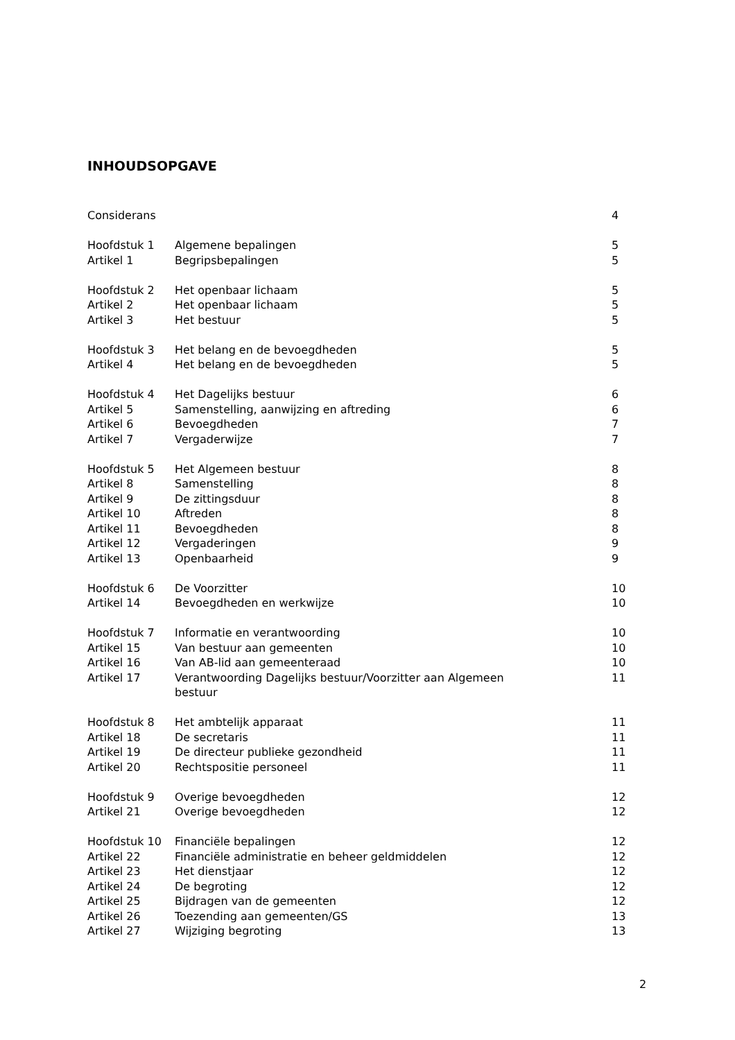INHOUDSOPGAVE
| Considerans | | 4 |
| Hoofdstuk 1 | Algemene bepalingen | 5 |
| Artikel 1 | Begripsbepalingen | 5 |
| Hoofdstuk 2 | Het openbaar lichaam | 5 |
| Artikel 2 | Het openbaar lichaam | 5 |
| Artikel 3 | Het bestuur | 5 |
| Hoofdstuk 3 | Het belang en de bevoegdheden | 5 |
| Artikel 4 | Het belang en de bevoegdheden | 5 |
| Hoofdstuk 4 | Het Dagelijks bestuur | 6 |
| Artikel 5 | Samenstelling, aanwijzing en aftreding | 6 |
| Artikel 6 | Bevoegdheden | 7 |
| Artikel 7 | Vergaderwijze | 7 |
| Hoofdstuk 5 | Het Algemeen bestuur | 8 |
| Artikel 8 | Samenstelling | 8 |
| Artikel 9 | De zittingsduur | 8 |
| Artikel 10 | Aftreden | 8 |
| Artikel 11 | Bevoegdheden | 8 |
| Artikel 12 | Vergaderingen | 9 |
| Artikel 13 | Openbaarheid | 9 |
| Hoofdstuk 6 | De Voorzitter | 10 |
| Artikel 14 | Bevoegdheden en werkwijze | 10 |
| Hoofdstuk 7 | Informatie en verantwoording | 10 |
| Artikel 15 | Van bestuur aan gemeenten | 10 |
| Artikel 16 | Van AB-lid aan gemeenteraad | 10 |
| Artikel 17 | Verantwoording Dagelijks bestuur/Voorzitter aan Algemeen bestuur | 11 |
| Hoofdstuk 8 | Het ambtelijk apparaat | 11 |
| Artikel 18 | De secretaris | 11 |
| Artikel 19 | De directeur publieke gezondheid | 11 |
| Artikel 20 | Rechtspositie personeel | 11 |
| Hoofdstuk 9 | Overige bevoegdheden | 12 |
| Artikel 21 | Overige bevoegdheden | 12 |
| Hoofdstuk 10 | Financiële bepalingen | 12 |
| Artikel 22 | Financiële administratie en beheer geldmiddelen | 12 |
| Artikel 23 | Het dienstjaar | 12 |
| Artikel 24 | De begroting | 12 |
| Artikel 25 | Bijdragen van de gemeenten | 12 |
| Artikel 26 | Toezending aan gemeenten/GS | 13 |
| Artikel 27 | Wijziging begroting | 13 |
2